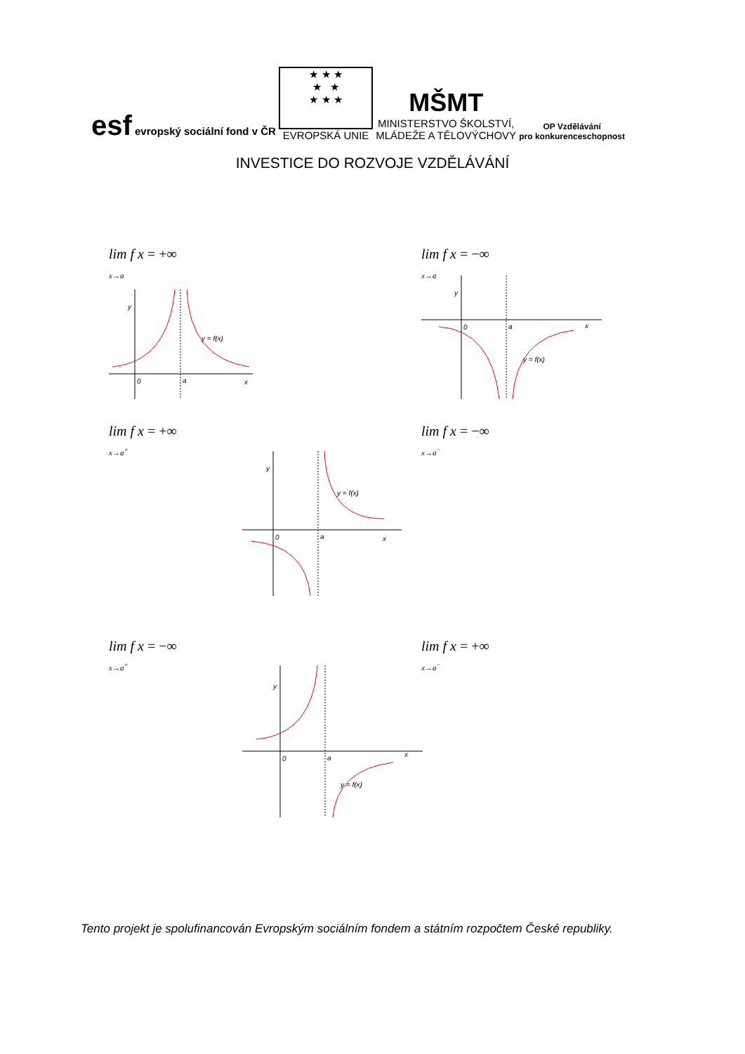esf evropský sociální fond v ČR
★ ★ ★
★ ★
★ ★ ★
EVROPSKÁ UNIE
MŠMT
MINISTERSTVO ŠKOLSTVÍ,
MLÁDEŽE A TĚLOVÝCHOVY
OP Vzdělávání
pro konkurenceschopnost
INVESTICE DO ROZVOJE VZDĚLÁVÁNÍ
lim f x = +∞
<sub>x→a</sub>
lim f x = −∞
<sub>x→a</sub>
lim f x = +∞
<sub>x→a<sup>+</sup></sub>
lim f x = −∞
<sub>x→a<sup>−</sup></sub>
lim f x = −∞
<sub>x→a<sup>+</sup></sub>
lim f x = +∞
<sub>x→a<sup>−</sup></sub>
y
0
a
x
y = f(x)
y
0
a
x
y = f(x)
y
0
a
x
y = f(x)
y
0
a
x
y = f(x)
Tento projekt je spolufinancován Evropským sociálním fondem a státním rozpočtem České republiky.